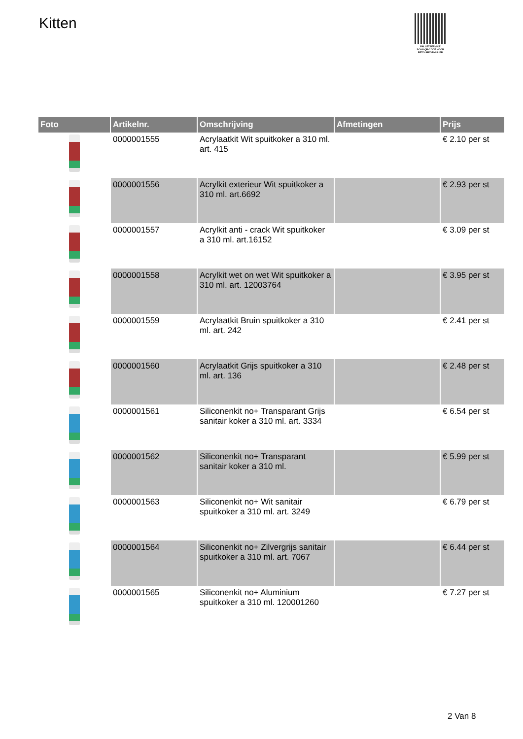Kitten
PALLETSERVICE
SCAN QR-CODE VOOR RETOURFORMULIER
| Foto | Artikelnr. | Omschrijving | Afmetingen | Prijs |
| --- | --- | --- | --- | --- |
| | 0000001555 | Acrylaatkit Wit spuitkoker a 310 ml. art. 415 | | € 2.10 per st |
| | 0000001556 | Acrylkit exterieur Wit spuitkoker a 310 ml. art.6692 | | € 2.93 per st |
| | 0000001557 | Acrylkit anti - crack Wit spuitkoker a 310 ml. art.16152 | | € 3.09 per st |
| | 0000001558 | Acrylkit wet on wet Wit spuitkoker a 310 ml. art. 12003764 | | € 3.95 per st |
| | 0000001559 | Acrylaatkit Bruin spuitkoker a 310 ml. art. 242 | | € 2.41 per st |
| | 0000001560 | Acrylaatkit Grijs spuitkoker a 310 ml. art. 136 | | € 2.48 per st |
| | 0000001561 | Siliconenkit no+ Transparant Grijs sanitair koker a 310 ml. art. 3334 | | € 6.54 per st |
| | 0000001562 | Siliconenkit no+ Transparant sanitair koker a 310 ml. | | € 5.99 per st |
| | 0000001563 | Siliconenkit no+ Wit sanitair spuitkoker a 310 ml. art. 3249 | | € 6.79 per st |
| | 0000001564 | Siliconenkit no+ Zilvergrijs sanitair spuitkoker a 310 ml. art. 7067 | | € 6.44 per st |
| | 0000001565 | Siliconenkit no+ Aluminium spuitkoker a 310 ml. 120001260 | | € 7.27 per st |
2 Van 8